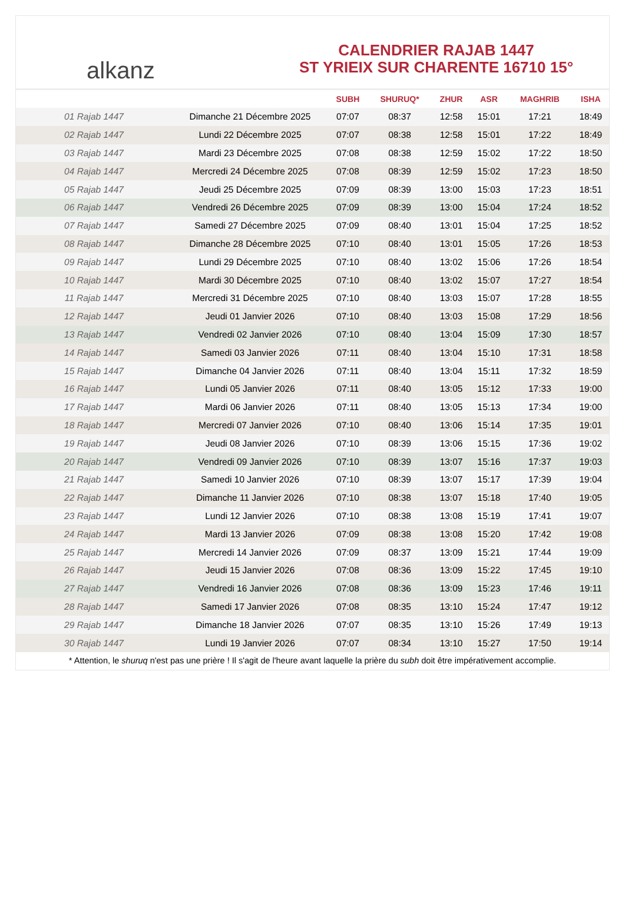alkanz
CALENDRIER RAJAB 1447
ST YRIEIX SUR CHARENTE 16710 15°
| | | SUBH | SHURUQ* | ZHUR | ASR | MAGHRIB | ISHA |
| --- | --- | --- | --- | --- | --- | --- | --- |
| 01 Rajab 1447 | Dimanche 21 Décembre 2025 | 07:07 | 08:37 | 12:58 | 15:01 | 17:21 | 18:49 |
| 02 Rajab 1447 | Lundi 22 Décembre 2025 | 07:07 | 08:38 | 12:58 | 15:01 | 17:22 | 18:49 |
| 03 Rajab 1447 | Mardi 23 Décembre 2025 | 07:08 | 08:38 | 12:59 | 15:02 | 17:22 | 18:50 |
| 04 Rajab 1447 | Mercredi 24 Décembre 2025 | 07:08 | 08:39 | 12:59 | 15:02 | 17:23 | 18:50 |
| 05 Rajab 1447 | Jeudi 25 Décembre 2025 | 07:09 | 08:39 | 13:00 | 15:03 | 17:23 | 18:51 |
| 06 Rajab 1447 | Vendredi 26 Décembre 2025 | 07:09 | 08:39 | 13:00 | 15:04 | 17:24 | 18:52 |
| 07 Rajab 1447 | Samedi 27 Décembre 2025 | 07:09 | 08:40 | 13:01 | 15:04 | 17:25 | 18:52 |
| 08 Rajab 1447 | Dimanche 28 Décembre 2025 | 07:10 | 08:40 | 13:01 | 15:05 | 17:26 | 18:53 |
| 09 Rajab 1447 | Lundi 29 Décembre 2025 | 07:10 | 08:40 | 13:02 | 15:06 | 17:26 | 18:54 |
| 10 Rajab 1447 | Mardi 30 Décembre 2025 | 07:10 | 08:40 | 13:02 | 15:07 | 17:27 | 18:54 |
| 11 Rajab 1447 | Mercredi 31 Décembre 2025 | 07:10 | 08:40 | 13:03 | 15:07 | 17:28 | 18:55 |
| 12 Rajab 1447 | Jeudi 01 Janvier 2026 | 07:10 | 08:40 | 13:03 | 15:08 | 17:29 | 18:56 |
| 13 Rajab 1447 | Vendredi 02 Janvier 2026 | 07:10 | 08:40 | 13:04 | 15:09 | 17:30 | 18:57 |
| 14 Rajab 1447 | Samedi 03 Janvier 2026 | 07:11 | 08:40 | 13:04 | 15:10 | 17:31 | 18:58 |
| 15 Rajab 1447 | Dimanche 04 Janvier 2026 | 07:11 | 08:40 | 13:04 | 15:11 | 17:32 | 18:59 |
| 16 Rajab 1447 | Lundi 05 Janvier 2026 | 07:11 | 08:40 | 13:05 | 15:12 | 17:33 | 19:00 |
| 17 Rajab 1447 | Mardi 06 Janvier 2026 | 07:11 | 08:40 | 13:05 | 15:13 | 17:34 | 19:00 |
| 18 Rajab 1447 | Mercredi 07 Janvier 2026 | 07:10 | 08:40 | 13:06 | 15:14 | 17:35 | 19:01 |
| 19 Rajab 1447 | Jeudi 08 Janvier 2026 | 07:10 | 08:39 | 13:06 | 15:15 | 17:36 | 19:02 |
| 20 Rajab 1447 | Vendredi 09 Janvier 2026 | 07:10 | 08:39 | 13:07 | 15:16 | 17:37 | 19:03 |
| 21 Rajab 1447 | Samedi 10 Janvier 2026 | 07:10 | 08:39 | 13:07 | 15:17 | 17:39 | 19:04 |
| 22 Rajab 1447 | Dimanche 11 Janvier 2026 | 07:10 | 08:38 | 13:07 | 15:18 | 17:40 | 19:05 |
| 23 Rajab 1447 | Lundi 12 Janvier 2026 | 07:10 | 08:38 | 13:08 | 15:19 | 17:41 | 19:07 |
| 24 Rajab 1447 | Mardi 13 Janvier 2026 | 07:09 | 08:38 | 13:08 | 15:20 | 17:42 | 19:08 |
| 25 Rajab 1447 | Mercredi 14 Janvier 2026 | 07:09 | 08:37 | 13:09 | 15:21 | 17:44 | 19:09 |
| 26 Rajab 1447 | Jeudi 15 Janvier 2026 | 07:08 | 08:36 | 13:09 | 15:22 | 17:45 | 19:10 |
| 27 Rajab 1447 | Vendredi 16 Janvier 2026 | 07:08 | 08:36 | 13:09 | 15:23 | 17:46 | 19:11 |
| 28 Rajab 1447 | Samedi 17 Janvier 2026 | 07:08 | 08:35 | 13:10 | 15:24 | 17:47 | 19:12 |
| 29 Rajab 1447 | Dimanche 18 Janvier 2026 | 07:07 | 08:35 | 13:10 | 15:26 | 17:49 | 19:13 |
| 30 Rajab 1447 | Lundi 19 Janvier 2026 | 07:07 | 08:34 | 13:10 | 15:27 | 17:50 | 19:14 |
* Attention, le shuruq n'est pas une prière ! Il s'agit de l'heure avant laquelle la prière du subh doit être impérativement accomplie.